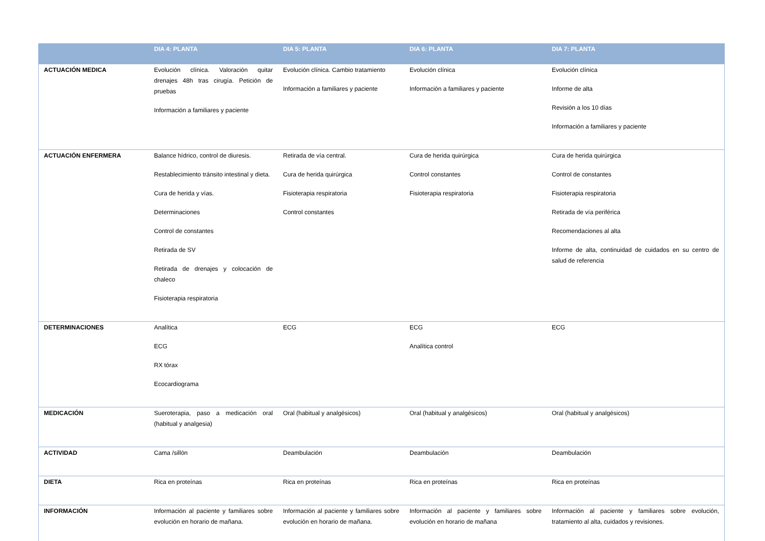| | DIA 4: PLANTA | DIA 5: PLANTA | DIA 6: PLANTA | DIA 7: PLANTA |
| --- | --- | --- | --- | --- |
| ACTUACIÓN MEDICA | Evolución clínica. Valoración quitar drenajes 48h tras cirugía. Petición de pruebas Información a familiares y paciente | Evolución clínica. Cambio tratamiento Información a familiares y paciente | Evolución clínica Información a familiares y paciente | Evolución clínica Informe de alta Revisión a los 10 días Información a familiares y paciente |
| ACTUACIÓN ENFERMERA | Balance hídrico, control de diuresis. Restablecimiento tránsito intestinal y dieta. Cura de herida y vías. Determinaciones Control de constantes Retirada de SV Retirada de drenajes y colocación de chaleco Fisioterapia respiratoria | Retirada de vía central. Cura de herida quirúrgica Fisioterapia respiratoria Control constantes | Cura de herida quirúrgica Control constantes Fisioterapia respiratoria | Cura de herida quirúrgica Control de constantes Fisioterapia respiratoria Retirada de vía periférica Recomendaciones al alta Informe de alta, continuidad de cuidados en su centro de salud de referencia |
| DETERMINACIONES | Analítica ECG RX tórax Ecocardiograma | ECG | ECG Analítica control | ECG |
| MEDICACIÓN | Sueroterapia, paso a medicación oral (habitual y analgesia) | Oral (habitual y analgésicos) | Oral (habitual y analgésicos) | Oral (habitual y analgésicos) |
| ACTIVIDAD | Cama /sillón | Deambulación | Deambulación | Deambulación |
| DIETA | Rica en proteínas | Rica en proteínas | Rica en proteínas | Rica en proteínas |
| INFORMACIÓN | Información al paciente y familiares sobre evolución en horario de mañana. | Información al paciente y familiares sobre evolución en horario de mañana. | Información al paciente y familiares sobre evolución en horario de mañana | Información al paciente y familiares sobre evolución, tratamiento al alta, cuidados y revisiones. |